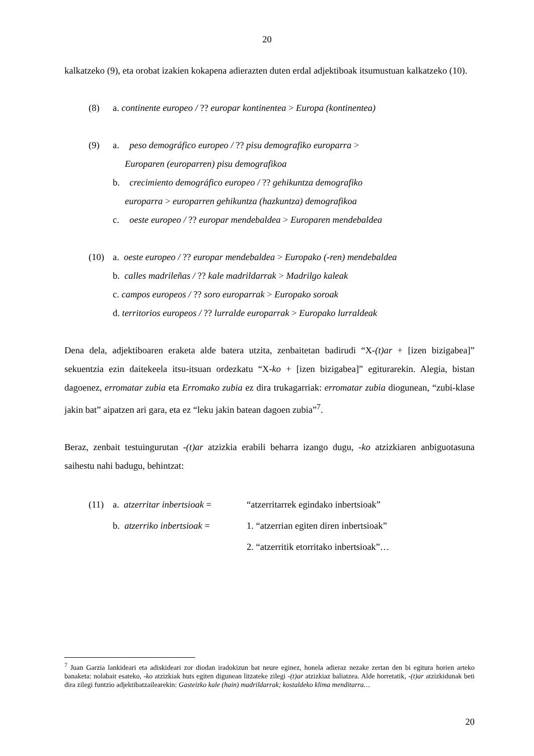20
kalkatzeko (9), eta orobat izakien kokapena adierazten duten erdal adjektiboak itsumustuan kalkatzeko (10).
(8) a. continente europeo / ?? europar kontinentea > Europa (kontinentea)
(9) a. peso demográfico europeo / ?? pisu demografiko europarra >
Europaren (europarren) pisu demografikoa
b. crecimiento demográfico europeo / ?? gehikuntza demografiko
europarra > europarren gehikuntza (hazkuntza) demografikoa
c. oeste europeo / ?? europar mendebaldea > Europaren mendebaldea
(10) a. oeste europeo / ?? europar mendebaldea > Europako (-ren) mendebaldea
b. calles madrileñas / ?? kale madrildarrak > Madrilgo kaleak
c. campos europeos / ?? soro europarrak > Europako soroak
d. territorios europeos / ?? lurralde europarrak > Europako lurraldeak
Dena dela, adjektiboaren eraketa alde batera utzita, zenbaitetan badirudi “X-(t)ar + [izen bizigabea]” sekuentzia ezin daitekeela itsu-itsuan ordezkatu “X-ko + [izen bizigabea]” egiturarekin. Alegia, bistan dagoenez, erromatar zubia eta Erromako zubia ez dira trukagarriak: erromatar zubia diogunean, “zubi-klase jakin bat” aipatzen ari gara, eta ez “leku jakin batean dagoen zubia”<sup>7</sup>.
Beraz, zenbait testuingurutan -(t)ar atzizkia erabili beharra izango dugu, -ko atzizkiaren anbiguotasuna saihestu nahi badugu, behintzat:
(11) a. atzerritar inbertsioak = “atzerritarrek egindako inbertsioak”
b. atzerriko inbertsioak = 1. “atzerrian egiten diren inbertsioak”
2. “atzerritik etorritako inbertsioak”…
<sup>7</sup> Juan Garzia lankideari eta adiskideari zor diodan iradokizun bat neure eginez, honela adieraz nezake zertan den bi egitura horien arteko banaketa: nolabait esateko, -ko atzizkiak huts egiten digunean litzateke zilegi -(t)ar atzizkiaz baliatzea. Alde horretatik, -(t)ar atzizkidunak beti dira zilegi funtzio adjektibatzailearekin: Gasteizko kale (hain) madrildarrak; kostaldeko klima menditarra…
20